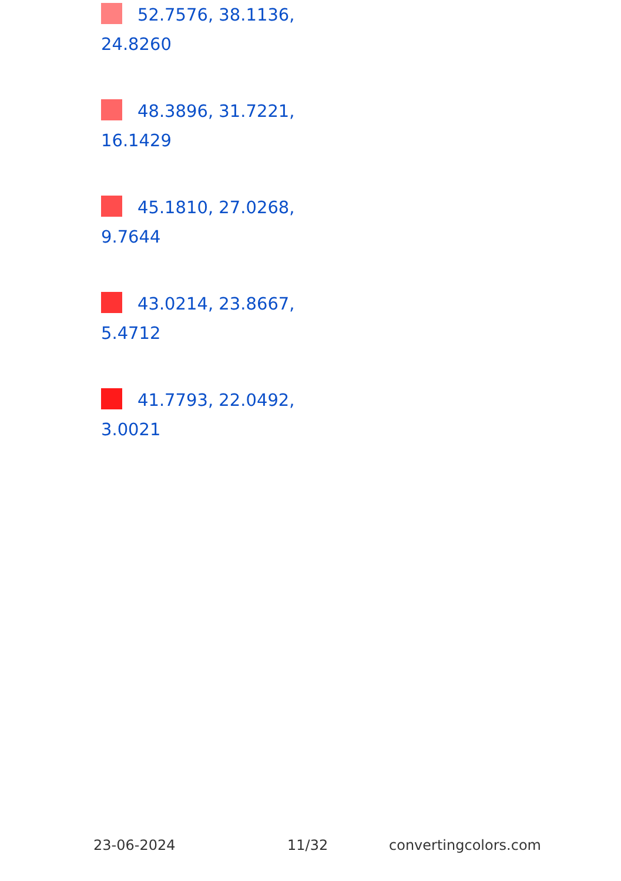52.7576, 38.1136, 24.8260
48.3896, 31.7221, 16.1429
45.1810, 27.0268, 9.7644
43.0214, 23.8667, 5.4712
41.7793, 22.0492, 3.0021
23-06-2024 11/32 convertingcolors.com